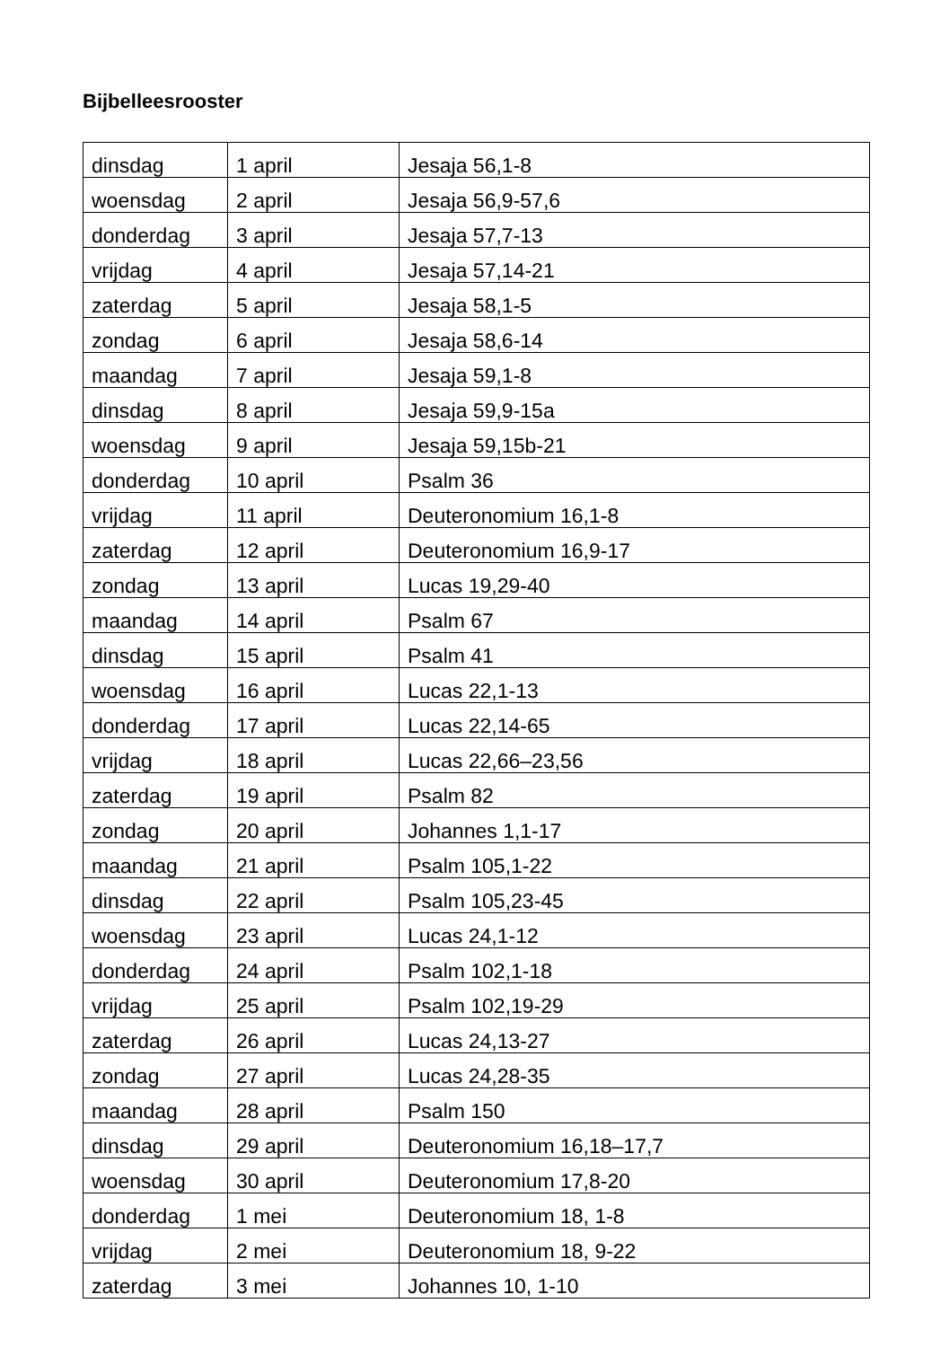Bijbelleesrooster
| dinsdag | 1 april | Jesaja 56,1-8 |
| woensdag | 2 april | Jesaja 56,9-57,6 |
| donderdag | 3 april | Jesaja 57,7-13 |
| vrijdag | 4 april | Jesaja 57,14-21 |
| zaterdag | 5 april | Jesaja 58,1-5 |
| zondag | 6 april | Jesaja 58,6-14 |
| maandag | 7 april | Jesaja 59,1-8 |
| dinsdag | 8 april | Jesaja 59,9-15a |
| woensdag | 9 april | Jesaja 59,15b-21 |
| donderdag | 10 april | Psalm 36 |
| vrijdag | 11 april | Deuteronomium 16,1-8 |
| zaterdag | 12 april | Deuteronomium 16,9-17 |
| zondag | 13 april | Lucas 19,29-40 |
| maandag | 14 april | Psalm 67 |
| dinsdag | 15 april | Psalm 41 |
| woensdag | 16 april | Lucas 22,1-13 |
| donderdag | 17 april | Lucas 22,14-65 |
| vrijdag | 18 april | Lucas 22,66–23,56 |
| zaterdag | 19 april | Psalm 82 |
| zondag | 20 april | Johannes 1,1-17 |
| maandag | 21 april | Psalm 105,1-22 |
| dinsdag | 22 april | Psalm 105,23-45 |
| woensdag | 23 april | Lucas 24,1-12 |
| donderdag | 24 april | Psalm 102,1-18 |
| vrijdag | 25 april | Psalm 102,19-29 |
| zaterdag | 26 april | Lucas 24,13-27 |
| zondag | 27 april | Lucas 24,28-35 |
| maandag | 28 april | Psalm 150 |
| dinsdag | 29 april | Deuteronomium 16,18–17,7 |
| woensdag | 30 april | Deuteronomium 17,8-20 |
| donderdag | 1 mei | Deuteronomium 18, 1-8 |
| vrijdag | 2 mei | Deuteronomium 18, 9-22 |
| zaterdag | 3 mei | Johannes 10, 1-10 |